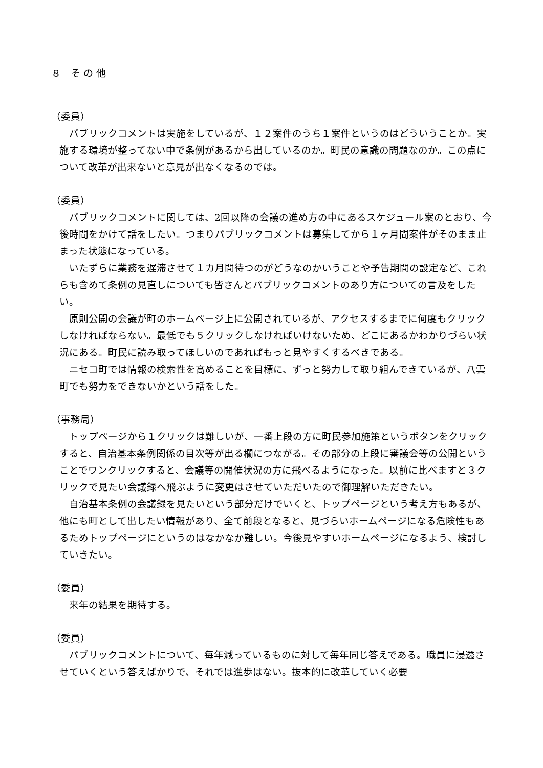８　そ の 他
（委員）
パブリックコメントは実施をしているが、１２案件のうち１案件というのはどういうことか。実施する環境が整ってない中で条例があるから出しているのか。町民の意識の問題なのか。この点について改革が出来ないと意見が出なくなるのでは。
（委員）
パブリックコメントに関しては、2回以降の会議の進め方の中にあるスケジュール案のとおり、今後時間をかけて話をしたい。つまりパブリックコメントは募集してから１ヶ月間案件がそのまま止まった状態になっている。
いたずらに業務を遅滞させて１カ月間待つのがどうなのかいうことや予告期間の設定など、これらも含めて条例の見直しについても皆さんとパブリックコメントのあり方についての言及をしたい。
原則公開の会議が町のホームページ上に公開されているが、アクセスするまでに何度もクリックしなければならない。最低でも５クリックしなければいけないため、どこにあるかわかりづらい状況にある。町民に読み取ってほしいのであればもっと見やすくするべきである。
ニセコ町では情報の検索性を高めることを目標に、ずっと努力して取り組んできているが、八雲町でも努力をできないかという話をした。
（事務局）
トップページから１クリックは難しいが、一番上段の方に町民参加施策というボタンをクリックすると、自治基本条例関係の目次等が出る欄につながる。その部分の上段に審議会等の公開ということでワンクリックすると、会議等の開催状況の方に飛べるようになった。以前に比べますと３クリックで見たい会議録へ飛ぶように変更はさせていただいたので御理解いただきたい。
自治基本条例の会議録を見たいという部分だけでいくと、トップページという考え方もあるが、他にも町として出したい情報があり、全て前段となると、見づらいホームページになる危険性もあるためトップページにというのはなかなか難しい。今後見やすいホームページになるよう、検討していきたい。
（委員）
来年の結果を期待する。
（委員）
パブリックコメントについて、毎年減っているものに対して毎年同じ答えである。職員に浸透させていくという答えばかりで、それでは進歩はない。抜本的に改革していく必要